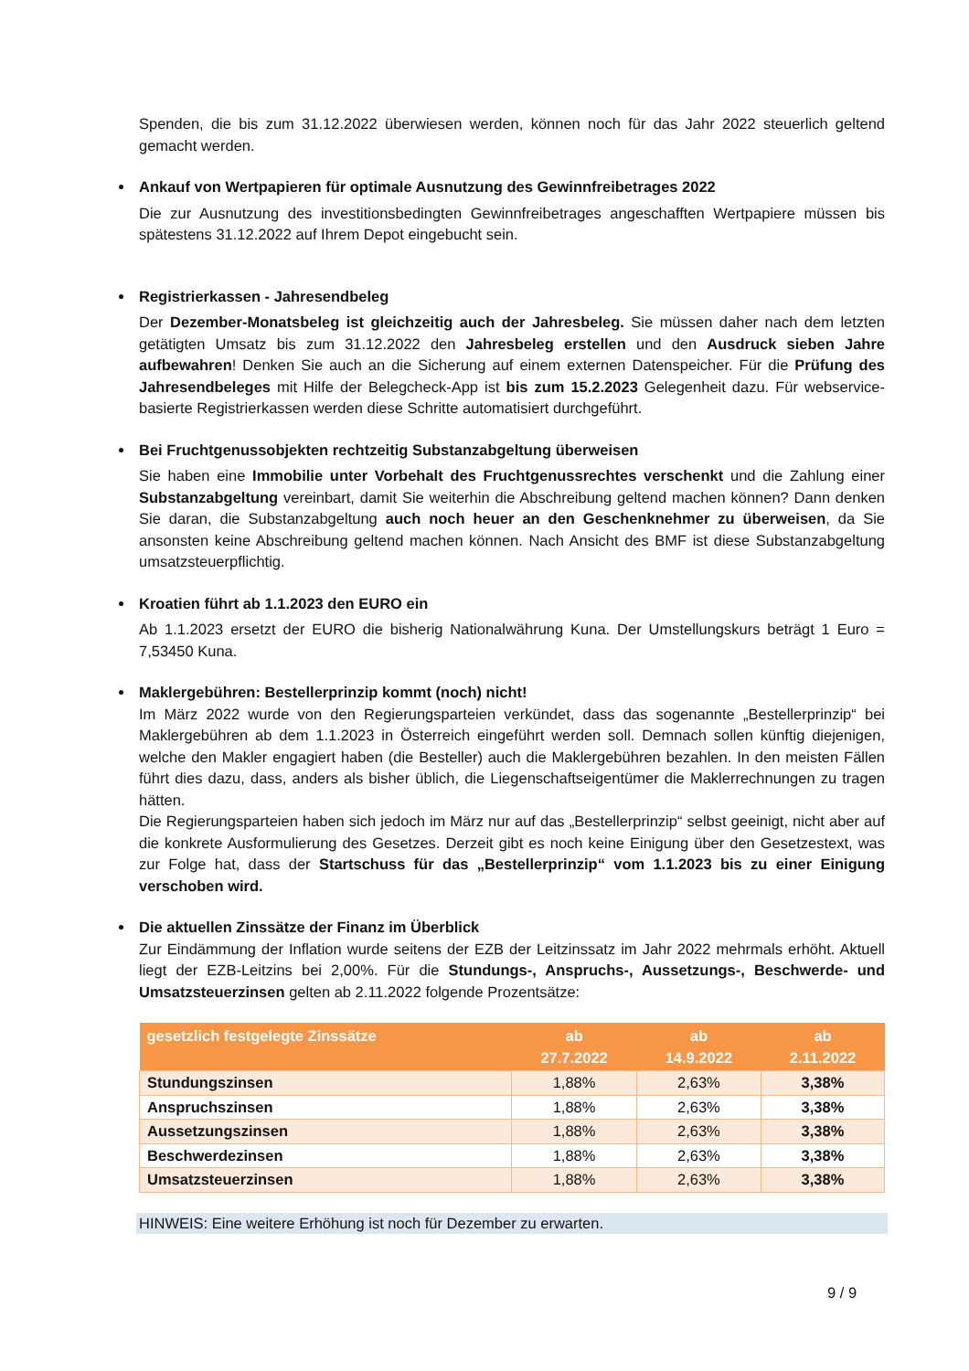Spenden, die bis zum 31.12.2022 überwiesen werden, können noch für das Jahr 2022 steuerlich geltend gemacht werden.
Ankauf von Wertpapieren für optimale Ausnutzung des Gewinnfreibetrages 2022
Die zur Ausnutzung des investitionsbedingten Gewinnfreibetrages angeschafften Wertpapiere müssen bis spätestens 31.12.2022 auf Ihrem Depot eingebucht sein.
Registrierkassen - Jahresendbeleg
Der Dezember-Monatsbeleg ist gleichzeitig auch der Jahresbeleg. Sie müssen daher nach dem letzten getätigten Umsatz bis zum 31.12.2022 den Jahresbeleg erstellen und den Ausdruck sieben Jahre aufbewahren! Denken Sie auch an die Sicherung auf einem externen Datenspeicher. Für die Prüfung des Jahresendbeleges mit Hilfe der Belegcheck-App ist bis zum 15.2.2023 Gelegenheit dazu. Für webservice-basierte Registrierkassen werden diese Schritte automatisiert durchgeführt.
Bei Fruchtgenussobjekten rechtzeitig Substanzabgeltung überweisen
Sie haben eine Immobilie unter Vorbehalt des Fruchtgenussrechtes verschenkt und die Zahlung einer Substanzabgeltung vereinbart, damit Sie weiterhin die Abschreibung geltend machen können? Dann denken Sie daran, die Substanzabgeltung auch noch heuer an den Geschenknehmer zu überweisen, da Sie ansonsten keine Abschreibung geltend machen können. Nach Ansicht des BMF ist diese Substanzabgeltung umsatzsteuerpflichtig.
Kroatien führt ab 1.1.2023 den EURO ein
Ab 1.1.2023 ersetzt der EURO die bisherig Nationalwährung Kuna. Der Umstellungskurs beträgt 1 Euro = 7,53450 Kuna.
Maklergebühren: Bestellerprinzip kommt (noch) nicht!
Im März 2022 wurde von den Regierungsparteien verkündet, dass das sogenannte „Bestellerprinzip“ bei Maklergebühren ab dem 1.1.2023 in Österreich eingeführt werden soll. Demnach sollen künftig diejenigen, welche den Makler engagiert haben (die Besteller) auch die Maklergebühren bezahlen. In den meisten Fällen führt dies dazu, dass, anders als bisher üblich, die Liegenschaftseigentümer die Maklerrechnungen zu tragen hätten.
Die Regierungsparteien haben sich jedoch im März nur auf das „Bestellerprinzip“ selbst geeinigt, nicht aber auf die konkrete Ausformulierung des Gesetzes. Derzeit gibt es noch keine Einigung über den Gesetzestext, was zur Folge hat, dass der Startschuss für das „Bestellerprinzip“ vom 1.1.2023 bis zu einer Einigung verschoben wird.
Die aktuellen Zinssätze der Finanz im Überblick
Zur Eindämmung der Inflation wurde seitens der EZB der Leitzinssatz im Jahr 2022 mehrmals erhöht. Aktuell liegt der EZB-Leitzins bei 2,00%. Für die Stundungs-, Anspruchs-, Aussetzungs-, Beschwerde- und Umsatzsteuerzinsen gelten ab 2.11.2022 folgende Prozentsätze:
| gesetzlich festgelegte Zinssätze | ab 27.7.2022 | ab 14.9.2022 | ab 2.11.2022 |
| --- | --- | --- | --- |
| Stundungszinsen | 1,88% | 2,63% | 3,38% |
| Anspruchszinsen | 1,88% | 2,63% | 3,38% |
| Aussetzungszinsen | 1,88% | 2,63% | 3,38% |
| Beschwerdezinsen | 1,88% | 2,63% | 3,38% |
| Umsatzsteuerzinsen | 1,88% | 2,63% | 3,38% |
HINWEIS: Eine weitere Erhöhung ist noch für Dezember zu erwarten.
9 / 9